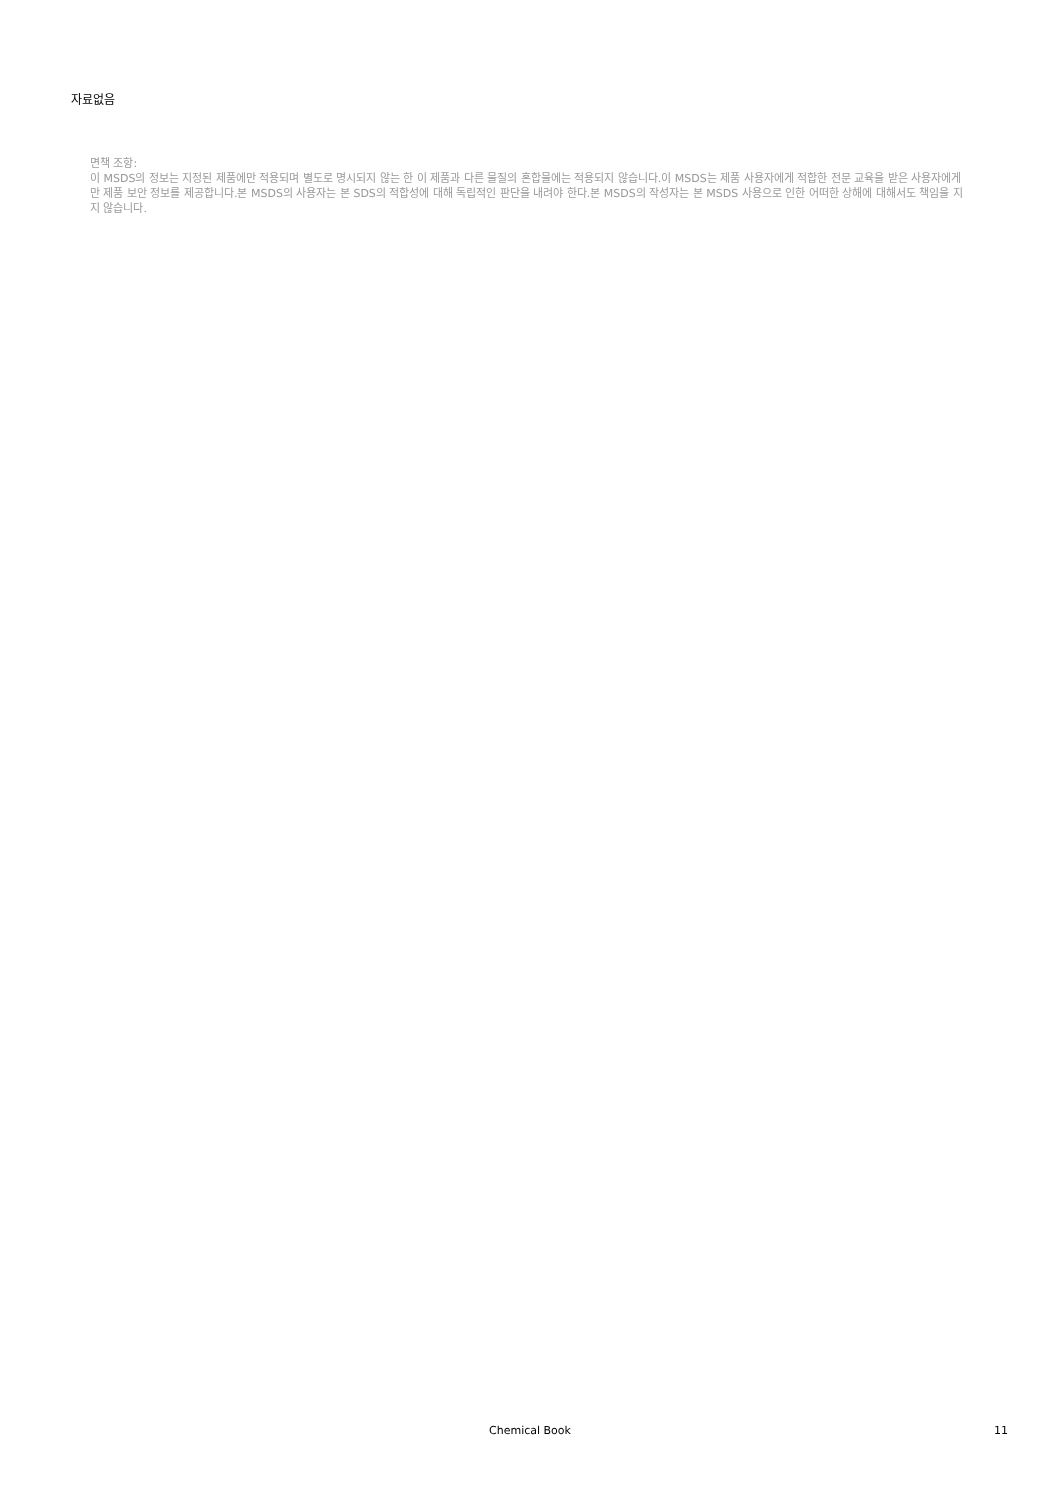자료없음
면책 조항:
이 MSDS의 정보는 지정된 제품에만 적용되며 별도로 명시되지 않는 한 이 제품과 다른 물질의 혼합물에는 적용되지 않습니다.이 MSDS는 제품 사용자에게 적합한 전문 교육을 받은 사용자에게만 제품 보안 정보를 제공합니다.본 MSDS의 사용자는 본 SDS의 적합성에 대해 독립적인 판단을 내려야 한다.본 MSDS의 작성자는 본 MSDS 사용으로 인한 어떠한 상해에 대해서도 책임을 지지 않습니다.
Chemical Book
11